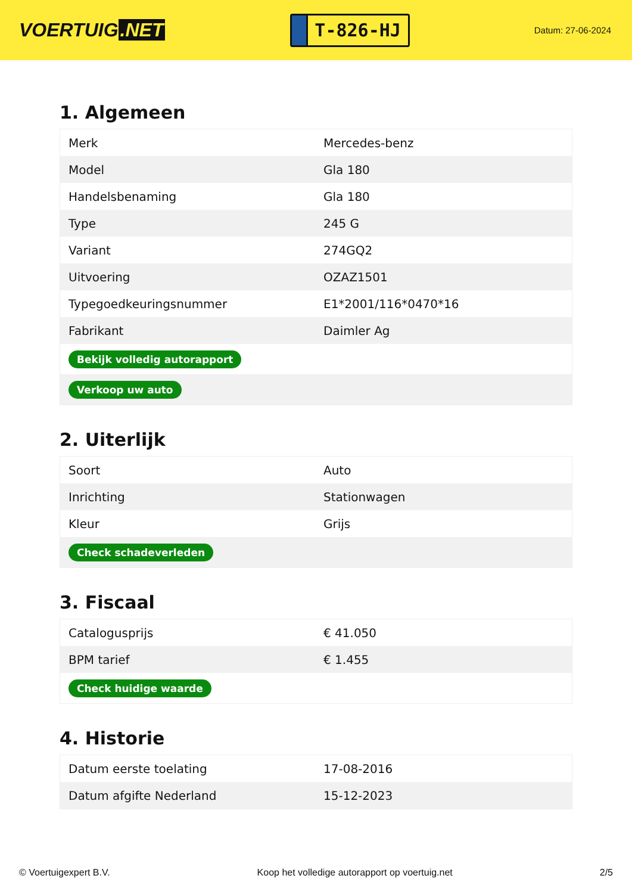VOERTUIG.NET
T-826-HJ
Datum: 27-06-2024
1. Algemeen
| Merk | Mercedes-benz |
| Model | Gla 180 |
| Handelsbenaming | Gla 180 |
| Type | 245 G |
| Variant | 274GQ2 |
| Uitvoering | OZAZ1501 |
| Typegoedkeuringsnummer | E1*2001/116*0470*16 |
| Fabrikant | Daimler Ag |
| Bekijk volledig autorapport | |
| Verkoop uw auto | |
2. Uiterlijk
| Soort | Auto |
| Inrichting | Stationwagen |
| Kleur | Grijs |
| Check schadeverleden | |
3. Fiscaal
| Catalogusprijs | € 41.050 |
| BPM tarief | € 1.455 |
| Check huidige waarde | |
4. Historie
| Datum eerste toelating | 17-08-2016 |
| Datum afgifte Nederland | 15-12-2023 |
© Voertuigexpert B.V. Koop het volledige autorapport op voertuig.net 2/5